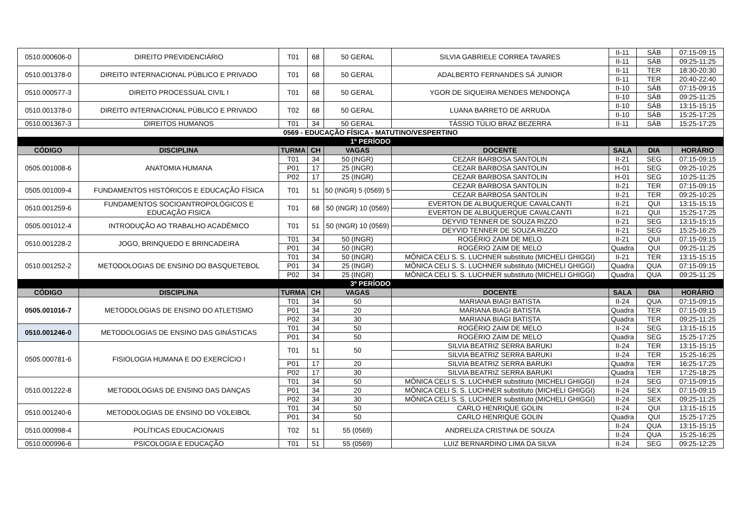| 0510.000606-0 | DIREITO PREVIDENCIÁRIO | T01 | 68 | 50 GERAL | SILVIA GABRIELE CORREA TAVARES | II-11 | SÁB | 07:15-09:15 |
| | | | | | | II-11 | SÁB | 09:25-11:25 |
| 0510.001378-0 | DIREITO INTERNACIONAL PÚBLICO E PRIVADO | T01 | 68 | 50 GERAL | ADALBERTO FERNANDES SÁ JUNIOR | II-11 | TER | 18:30-20:30 |
| | | | | | | II-11 | TER | 20:40-22:40 |
| 0510.000577-3 | DIREITO PROCESSUAL CIVIL I | T01 | 68 | 50 GERAL | YGOR DE SIQUEIRA MENDES MENDONÇA | II-10 | SÁB | 07:15-09:15 |
| | | | | | | II-10 | SÁB | 09:25-11:25 |
| 0510.001378-0 | DIREITO INTERNACIONAL PÚBLICO E PRIVADO | T02 | 68 | 50 GERAL | LUANA BARRETO DE ARRUDA | II-10 | SÁB | 13:15-15:15 |
| | | | | | | II-10 | SÁB | 15:25-17:25 |
| 0510.001367-3 | DIREITOS HUMANOS | T01 | 34 | 50 GERAL | TÁSSIO TÚLIO BRAZ BEZERRA | II-11 | SÁB | 15:25-17:25 |
| 0569 - EDUCAÇÃO FÍSICA - MATUTINO/VESPERTINO | | | | | | | | |
| 1º PERÍODO | | | | | | | | |
| CÓDIGO | DISCIPLINA | TURMA | CH | VAGAS | DOCENTE | SALA | DIA | HORÁRIO |
| 0505.001008-6 | ANATOMIA HUMANA | T01 | 34 | 50 (INGR) | CEZAR BARBOSA SANTOLIN | II-21 | SEG | 07:15-09:15 |
| | | P01 | 17 | 25 (INGR) | CEZAR BARBOSA SANTOLIN | H-01 | SEG | 09:25-10:25 |
| | | P02 | 17 | 25 (INGR) | CEZAR BARBOSA SANTOLIN | H-01 | SEG | 10:25-11:25 |
| 0505.001009-4 | FUNDAMENTOS HISTÓRICOS E EDUCAÇÃO FÍSICA | T01 | 51 | 50 (INGR) 5 (0569) 5 | CEZAR BARBOSA SANTOLIN | II-21 | TER | 07:15-09:15 |
| | | | | | CEZAR BARBOSA SANTOLIN | II-21 | TER | 09:25-10:25 |
| 0510.001259-6 | FUNDAMENTOS SOCIOANTROPOLÓGICOS E EDUCAÇÃO FISICA | T01 | 68 | 50 (INGR) 10 (0569) | EVERTON DE ALBUQUERQUE CAVALCANTI | II-21 | QUI | 13:15-15:15 |
| | | | | | EVERTON DE ALBUQUERQUE CAVALCANTI | II-21 | QUI | 15:25-17:25 |
| 0505.001012-4 | INTRODUÇÃO AO TRABALHO ACADÊMICO | T01 | 51 | 50 (INGR) 10 (0569) | DEYVID TENNER DE SOUZA RIZZO | II-21 | SEG | 13:15-15:15 |
| | | | | | DEYVID TENNER DE SOUZA RIZZO | II-21 | SEG | 15:25-16:25 |
| 0510.001228-2 | JOGO, BRINQUEDO E BRINCADEIRA | T01 | 34 | 50 (INGR) | ROGÉRIO ZAIM DE MELO | II-21 | QUI | 07:15-09:15 |
| | | P01 | 34 | 50 (INGR) | ROGÉRIO ZAIM DE MELO | Quadra | QUI | 09:25-11:25 |
| 0510.001252-2 | METODOLOGIAS DE ENSINO DO BASQUETEBOL | T01 | 34 | 50 (INGR) | MÔNICA CELI S. S. LUCHNER substituto (MICHELI GHIGGI) | II-21 | TER | 13:15-15:15 |
| | | P01 | 34 | 25 (INGR) | MÔNICA CELI S. S. LUCHNER substituto (MICHELI GHIGGI) | Quadra | QUA | 07:15-09:15 |
| | | P02 | 34 | 25 (INGR) | MÔNICA CELI S. S. LUCHNER substituto (MICHELI GHIGGI) | Quadra | QUA | 09:25-11:25 |
| 3º PERÍODO | | | | | | | | |
| CÓDIGO | DISCIPLINA | TURMA | CH | VAGAS | DOCENTE | SALA | DIA | HORÁRIO |
| 0505.001016-7 | METODOLOGIAS DE ENSINO DO ATLETISMO | T01 | 34 | 50 | MARIANA BIAGI BATISTA | II-24 | QUA | 07:15-09:15 |
| | | P01 | 34 | 20 | MARIANA BIAGI BATISTA | Quadra | TER | 07:15-09:15 |
| | | P02 | 34 | 30 | MARIANA BIAGI BATISTA | Quadra | TER | 09:25-11:25 |
| 0510.001246-0 | METODOLOGIAS DE ENSINO DAS GINÁSTICAS | T01 | 34 | 50 | ROGÉRIO ZAIM DE MELO | II-24 | SEG | 13:15-15:15 |
| | | P01 | 34 | 50 | ROGÉRIO ZAIM DE MELO | Quadra | SEG | 15:25-17:25 |
| 0505.000781-6 | FISIOLOGIA HUMANA E DO EXERCÍCIO I | T01 | 51 | 50 | SILVIA BEATRIZ SERRA BARUKI | II-24 | TER | 13:15-15:15 |
| | | | | | SILVIA BEATRIZ SERRA BARUKI | II-24 | TER | 15:25-16:25 |
| | | P01 | 17 | 20 | SILVIA BEATRIZ SERRA BARUKI | Quadra | TER | 16:25-17:25 |
| | | P02 | 17 | 30 | SILVIA BEATRIZ SERRA BARUKI | Quadra | TER | 17:25-18:25 |
| 0510.001222-8 | METODOLOGIAS DE ENSINO DAS DANÇAS | T01 | 34 | 50 | MÔNICA CELI S. S. LUCHNER substituto (MICHELI GHIGGI) | II-24 | SEG | 07:15-09:15 |
| | | P01 | 34 | 20 | MÔNICA CELI S. S. LUCHNER substituto (MICHELI GHIGGI) | II-24 | SEX | 07:15-09:15 |
| | | P02 | 34 | 30 | MÔNICA CELI S. S. LUCHNER substituto (MICHELI GHIGGI) | II-24 | SEX | 09:25-11:25 |
| 0510.001240-6 | METODOLOGIAS DE ENSINO DO VOLEIBOL | T01 | 34 | 50 | CARLO HENRIQUE GOLIN | II-24 | QUI | 13:15-15:15 |
| | | P01 | 34 | 50 | CARLO HENRIQUE GOLIN | Quadra | QUI | 15:25-17:25 |
| 0510.000998-4 | POLÍTICAS EDUCACIONAIS | T02 | 51 | 55 (0569) | ANDRELIZA CRISTINA DE SOUZA | II-24 | QUA | 13:15-15:15 |
| | | | | | | II-24 | QUA | 15:25-16:25 |
| 0510.000996-6 | PSICOLOGIA E EDUCAÇÃO | T01 | 51 | 55 (0569) | LUIZ BERNARDINO LIMA DA SILVA | II-24 | SEG | 09:25-12:25 |